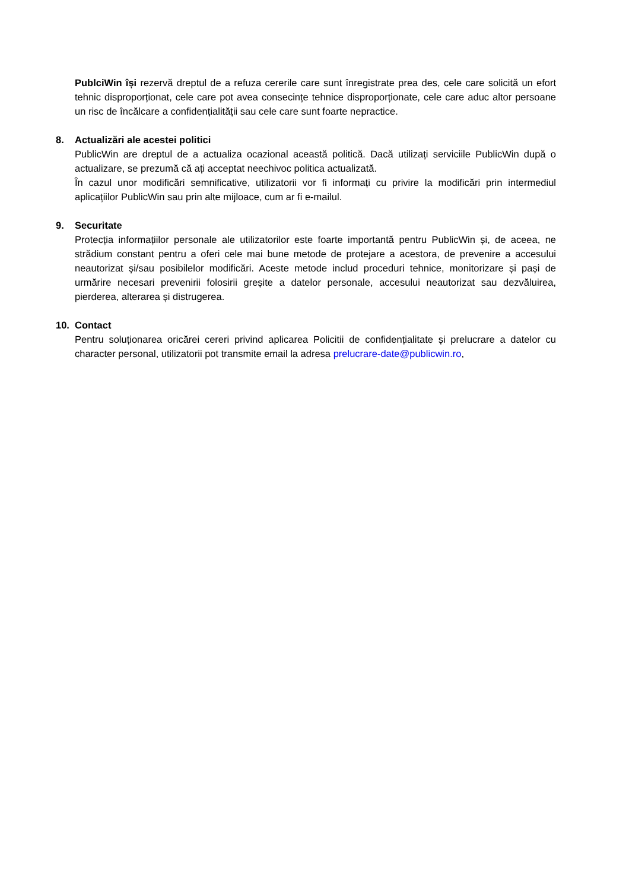PublciWin își rezervă dreptul de a refuza cererile care sunt înregistrate prea des, cele care solicită un efort tehnic disproporționat, cele care pot avea consecințe tehnice disproporționate, cele care aduc altor persoane un risc de încălcare a confidențialității sau cele care sunt foarte nepractice.
8. Actualizări ale acestei politici
PublicWin are dreptul de a actualiza ocazional această politică. Dacă utilizați serviciile PublicWin după o actualizare, se prezumă că ați acceptat neechivoc politica actualizată.
În cazul unor modificări semnificative, utilizatorii vor fi informați cu privire la modificări prin intermediul aplicațiilor PublicWin sau prin alte mijloace, cum ar fi e-mailul.
9. Securitate
Protecția informațiilor personale ale utilizatorilor este foarte importantă pentru PublicWin și, de aceea, ne strădium constant pentru a oferi cele mai bune metode de protejare a acestora, de prevenire a accesului neautorizat și/sau posibilelor modificări. Aceste metode includ proceduri tehnice, monitorizare și pași de urmărire necesari prevenirii folosirii greșite a datelor personale, accesului neautorizat sau dezvăluirea, pierderea, alterarea și distrugerea.
10. Contact
Pentru soluționarea oricărei cereri privind aplicarea Policitii de confidențialitate și prelucrare a datelor cu character personal, utilizatorii pot transmite email la adresa prelucrare-date@publicwin.ro,